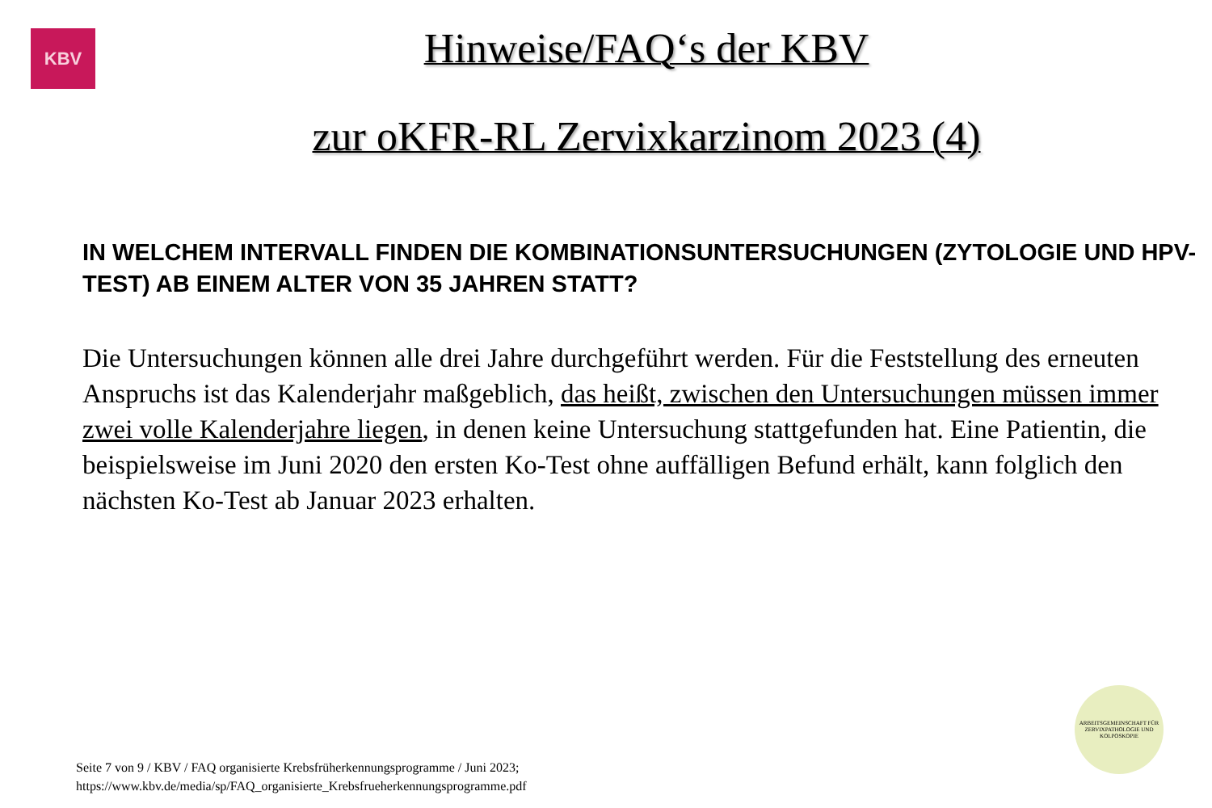KBV
Hinweise/FAQ‘s der KBV
zur oKFR-RL Zervixkarzinom 2023 (4)
IN WELCHEM INTERVALL FINDEN DIE KOMBINATIONSUNTERSUCHUNGEN (ZYTOLOGIE UND HPV-TEST) AB EINEM ALTER VON 35 JAHREN STATT?
Die Untersuchungen können alle drei Jahre durchgeführt werden. Für die Feststellung des erneuten Anspruchs ist das Kalenderjahr maßgeblich, das heißt, zwischen den Untersuchungen müssen immer zwei volle Kalenderjahre liegen, in denen keine Untersuchung stattgefunden hat. Eine Patientin, die beispielsweise im Juni 2020 den ersten Ko-Test ohne auffälligen Befund erhält, kann folglich den nächsten Ko-Test ab Januar 2023 erhalten.
Seite 7 von 9 / KBV / FAQ organisierte Krebsfrüherkennungsprogramme / Juni 2023;
https://www.kbv.de/media/sp/FAQ_organisierte_Krebsfrueherkennungsprogramme.pdf
ARBEITSGEMEINSCHAFT FÜR ZERVIXPATHOLOGIE UND KOLPOSKOPIE